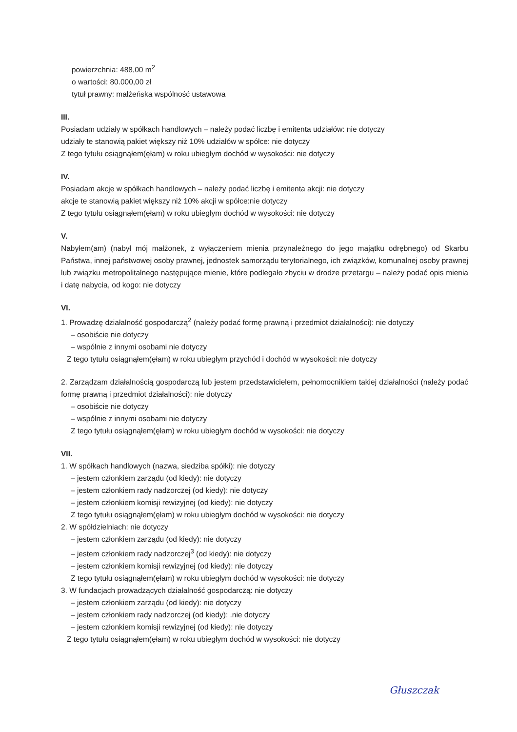powierzchnia: 488,00 m<sup>2</sup>
o wartości: 80.000,00 zł
tytuł prawny: małżeńska wspólność ustawowa
III.
Posiadam udziały w spółkach handlowych – należy podać liczbę i emitenta udziałów: nie dotyczy
udziały te stanowią pakiet większy niż 10% udziałów w spółce: nie dotyczy
Z tego tytułu osiągnąłem(ęłam) w roku ubiegłym dochód w wysokości: nie dotyczy
IV.
Posiadam akcje w spółkach handlowych – należy podać liczbę i emitenta akcji: nie dotyczy
akcje te stanowią pakiet większy niż 10% akcji w spółce:nie dotyczy
Z tego tytułu osiągnąłem(ęłam) w roku ubiegłym dochód w wysokości: nie dotyczy
V.
Nabyłem(am) (nabył mój małżonek, z wyłączeniem mienia przynależnego do jego majątku odrębnego) od Skarbu Państwa, innej państwowej osoby prawnej, jednostek samorządu terytorialnego, ich związków, komunalnej osoby prawnej lub związku metropolitalnego następujące mienie, które podlegało zbyciu w drodze przetargu – należy podać opis mienia i datę nabycia, od kogo: nie dotyczy
VI.
1. Prowadzę działalność gospodarczą<sup>2</sup> (należy podać formę prawną i przedmiot działalności): nie dotyczy
– osobiście nie dotyczy
– wspólnie z innymi osobami nie dotyczy
Z tego tytułu osiągnąłem(ęłam) w roku ubiegłym przychód i dochód w wysokości: nie dotyczy
2. Zarządzam działalnością gospodarczą lub jestem przedstawicielem, pełnomocnikiem takiej działalności (należy podać formę prawną i przedmiot działalności): nie dotyczy
– osobiście nie dotyczy
– wspólnie z innymi osobami nie dotyczy
Z tego tytułu osiągnąłem(ęłam) w roku ubiegłym dochód w wysokości: nie dotyczy
VII.
1. W spółkach handlowych (nazwa, siedziba spółki): nie dotyczy
– jestem członkiem zarządu (od kiedy): nie dotyczy
– jestem członkiem rady nadzorczej (od kiedy): nie dotyczy
– jestem członkiem komisji rewizyjnej (od kiedy): nie dotyczy
Z tego tytułu osiągnąłem(ęłam) w roku ubiegłym dochód w wysokości: nie dotyczy
2. W spółdzielniach: nie dotyczy
– jestem członkiem zarządu (od kiedy): nie dotyczy
– jestem członkiem rady nadzorczej<sup>3</sup> (od kiedy): nie dotyczy
– jestem członkiem komisji rewizyjnej (od kiedy): nie dotyczy
Z tego tytułu osiągnąłem(ęłam) w roku ubiegłym dochód w wysokości: nie dotyczy
3. W fundacjach prowadzących działalność gospodarczą: nie dotyczy
– jestem członkiem zarządu (od kiedy): nie dotyczy
– jestem członkiem rady nadzorczej (od kiedy): .nie dotyczy
– jestem członkiem komisji rewizyjnej (od kiedy): nie dotyczy
Z tego tytułu osiągnąłem(ęłam) w roku ubiegłym dochód w wysokości: nie dotyczy
Głuszczak